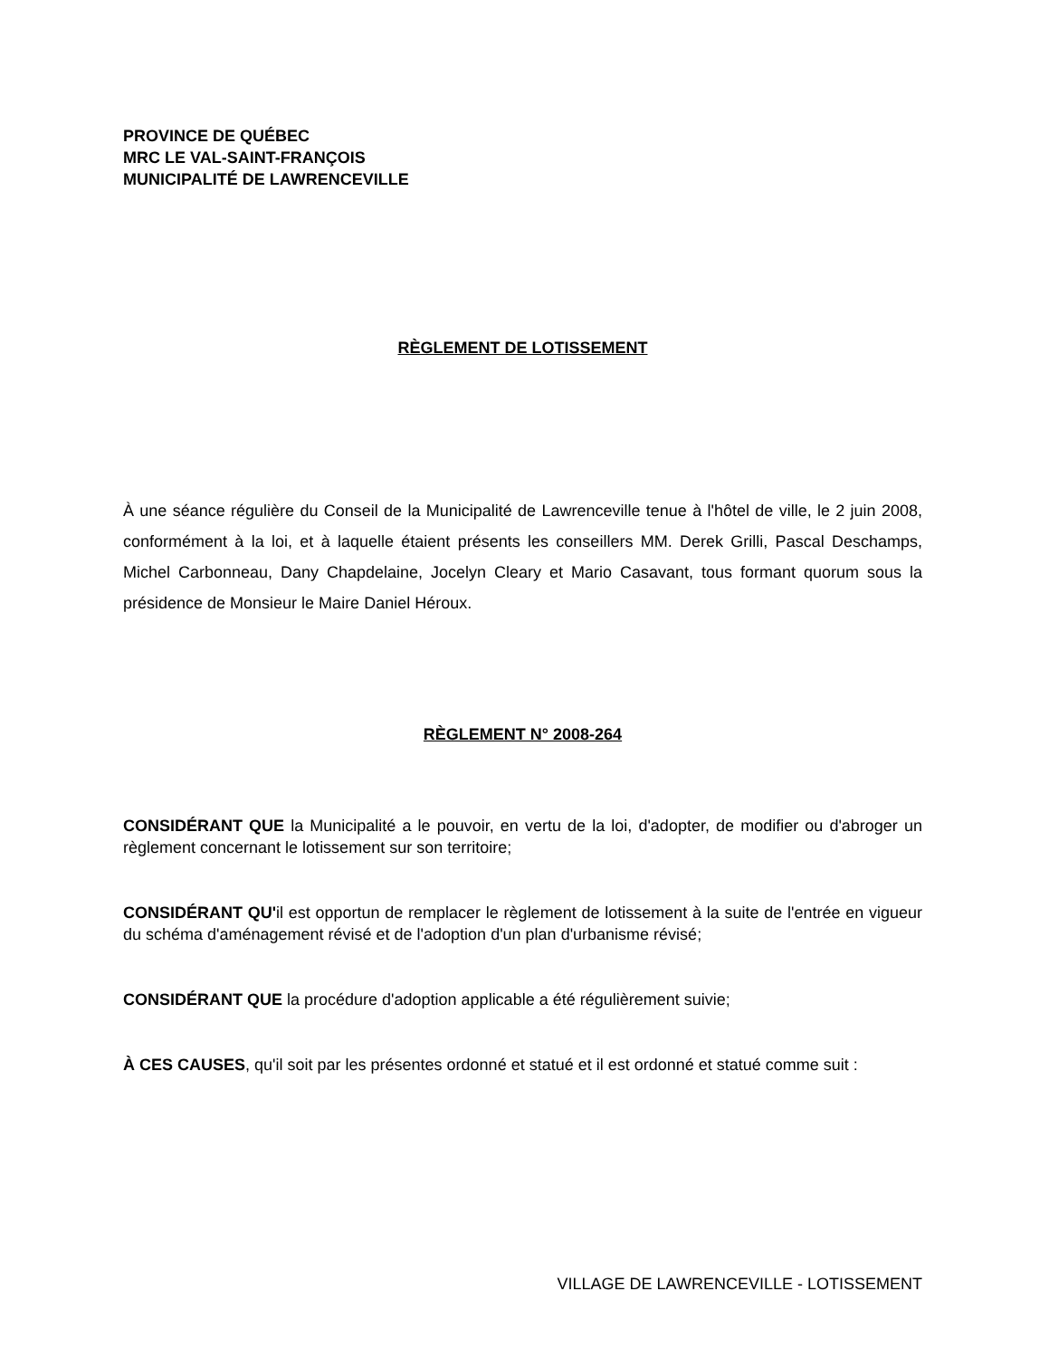PROVINCE DE QUÉBEC
MRC LE VAL-SAINT-FRANÇOIS
MUNICIPALITÉ DE LAWRENCEVILLE
RÈGLEMENT DE LOTISSEMENT
À une séance régulière du Conseil de la Municipalité de Lawrenceville tenue à l'hôtel de ville, le 2 juin 2008, conformément à la loi, et à laquelle étaient présents les conseillers MM. Derek Grilli, Pascal Deschamps, Michel Carbonneau, Dany Chapdelaine, Jocelyn Cleary et Mario Casavant, tous formant quorum sous la présidence de Monsieur le Maire Daniel Héroux.
RÈGLEMENT N° 2008-264
CONSIDÉRANT QUE la Municipalité a le pouvoir, en vertu de la loi, d'adopter, de modifier ou d'abroger un règlement concernant le lotissement sur son territoire;
CONSIDÉRANT QU'il est opportun de remplacer le règlement de lotissement à la suite de l'entrée en vigueur du schéma d'aménagement révisé et de l'adoption d'un plan d'urbanisme révisé;
CONSIDÉRANT QUE la procédure d'adoption applicable a été régulièrement suivie;
À CES CAUSES, qu'il soit par les présentes ordonné et statué et il est ordonné et statué comme suit :
VILLAGE DE LAWRENCEVILLE - LOTISSEMENT